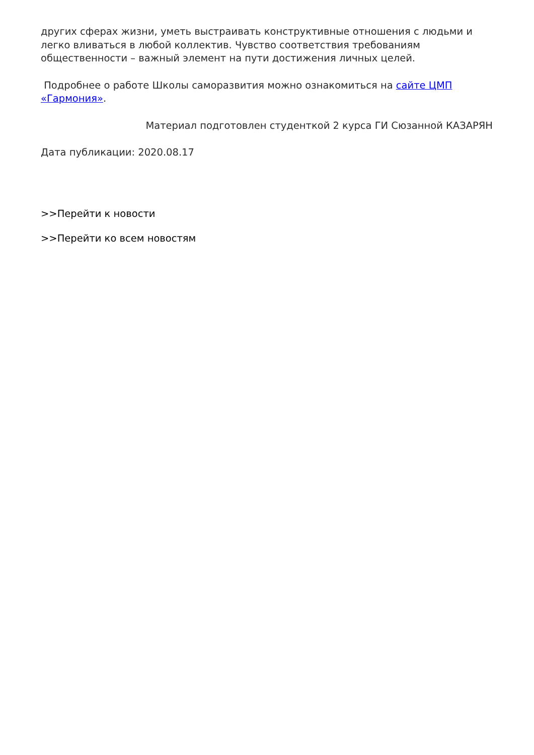других сферах жизни, уметь выстраивать конструктивные отношения с людьми и легко вливаться в любой коллектив. Чувство соответствия требованиям общественности – важный элемент на пути достижения личных целей.
Подробнее о работе Школы саморазвития можно ознакомиться на сайте ЦМП «Гармония».
Материал подготовлен студенткой 2 курса ГИ Сюзанной КАЗАРЯН
Дата публикации: 2020.08.17
>>Перейти к новости
>>Перейти ко всем новостям